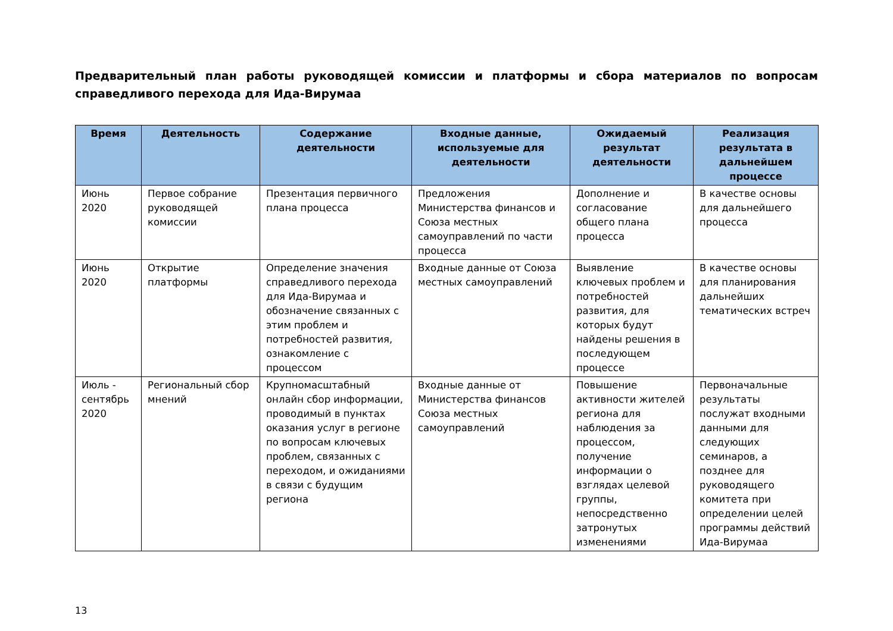Предварительный план работы руководящей комиссии и платформы и сбора материалов по вопросам справедливого перехода для Ида-Вирумаа
| Время | Деятельность | Содержание деятельности | Входные данные, используемые для деятельности | Ожидаемый результат деятельности | Реализация результата в дальнейшем процессе |
| --- | --- | --- | --- | --- | --- |
| Июнь 2020 | Первое собрание руководящей комиссии | Презентация первичного плана процесса | Предложения Министерства финансов и Союза местных самоуправлений по части процесса | Дополнение и согласование общего плана процесса | В качестве основы для дальнейшего процесса |
| Июнь 2020 | Открытие платформы | Определение значения справедливого перехода для Ида-Вирумаа и обозначение связанных с этим проблем и потребностей развития, ознакомление с процессом | Входные данные от Союза местных самоуправлений | Выявление ключевых проблем и потребностей развития, для которых будут найдены решения в последующем процессе | В качестве основы для планирования дальнейших тематических встреч |
| Июль - сентябрь 2020 | Региональный сбор мнений | Крупномасштабный онлайн сбор информации, проводимый в пунктах оказания услуг в регионе по вопросам ключевых проблем, связанных с переходом, и ожиданиями в связи с будущим региона | Входные данные от Министерства финансов Союза местных самоуправлений | Повышение активности жителей региона для наблюдения за процессом, получение информации о взглядах целевой группы, непосредственно затронутых изменениями | Первоначальные результаты послужат входными данными для следующих семинаров, а позднее для руководящего комитета при определении целей программы действий Ида-Вирумаа |
13